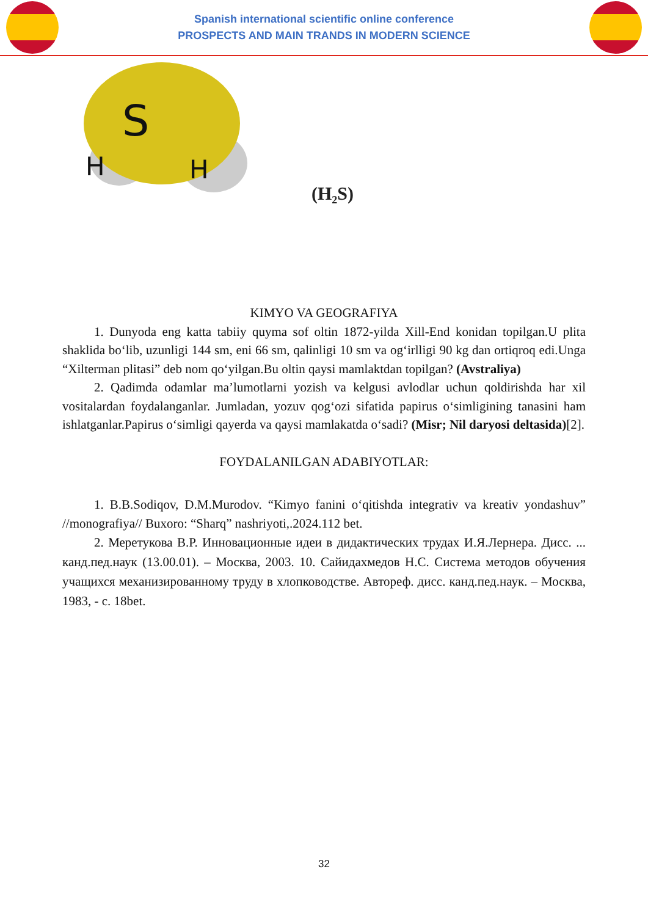Spanish international scientific online conference
PROSPECTS AND MAIN TRANDS IN MODERN SCIENCE
S
H
H
(H₂S)
KIMYO VA GEOGRAFIYA
1. Dunyoda eng katta tabiiy quyma sof oltin 1872-yilda Xill-End konidan topilgan.U plita shaklida bo‘lib, uzunligi 144 sm, eni 66 sm, qalinligi 10 sm va og‘irlligi 90 kg dan ortiqroq edi.Unga “Xilterman plitasi” deb nom qo‘yilgan.Bu oltin qaysi mamlaktdan topilgan? (Avstraliya)
2. Qadimda odamlar ma’lumotlarni yozish va kelgusi avlodlar uchun qoldirishda har xil vositalardan foydalanganlar. Jumladan, yozuv qog‘ozi sifatida papirus o‘simligining tanasini ham ishlatganlar.Papirus o‘simligi qayerda va qaysi mamlakatda o‘sadi? (Misr; Nil daryosi deltasida)[2].
FOYDALANILGAN ADABIYOTLAR:
1. B.B.Sodiqov, D.M.Murodov. “Kimyo fanini o‘qitishda integrativ va kreativ yondashuv” //monografiya// Buxoro: “Sharq” nashriyoti,.2024.112 bet.
2. Меретукова В.Р. Инновационные идеи в дидактических трудах И.Я.Лернера. Дисс. ... канд.пед.наук (13.00.01). – Москва, 2003. 10. Сайидахмедов Н.С. Система методов обучения учащихся механизированному труду в хлопководстве. Автореф. дисс. канд.пед.наук. – Москва, 1983, - с. 18bet.
32